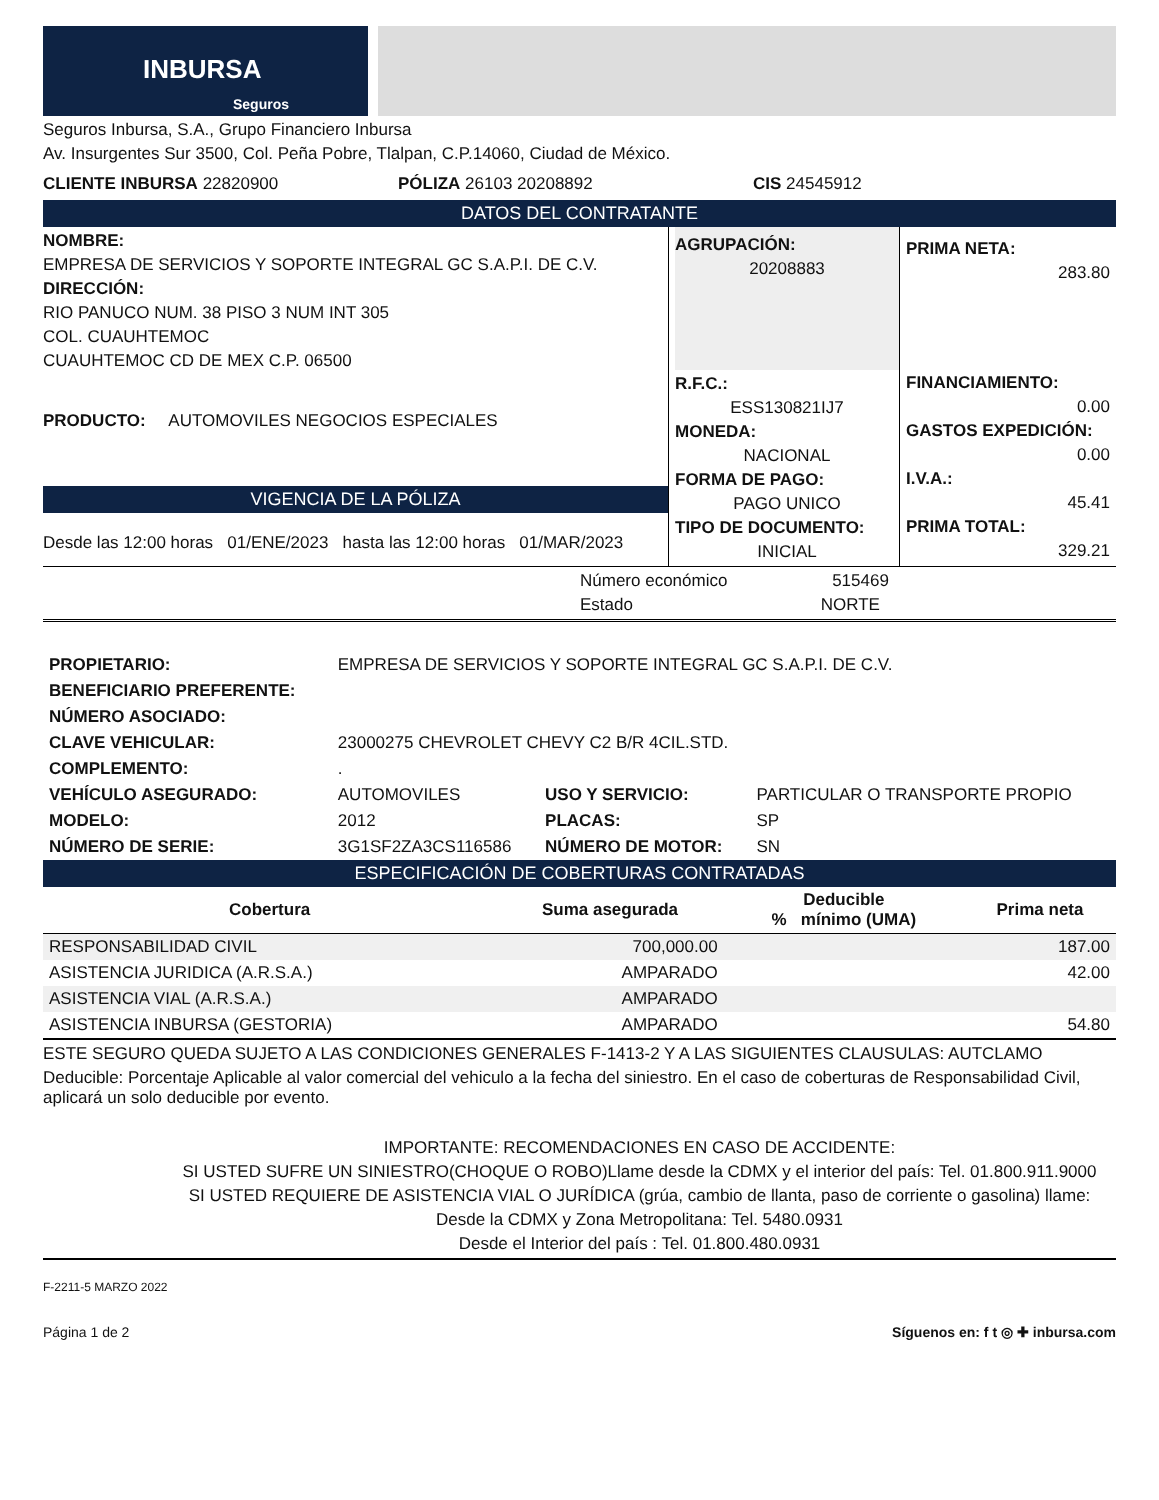INBURSA
Seguros
Seguros Inbursa, S.A., Grupo Financiero Inbursa
Av. Insurgentes Sur 3500, Col. Peña Pobre, Tlalpan, C.P.14060, Ciudad de México.
CLIENTE INBURSA 22820900 PÓLIZA 26103 20208892 CIS 24545912
DATOS DEL CONTRATANTE
NOMBRE:
EMPRESA DE SERVICIOS Y SOPORTE INTEGRAL GC S.A.P.I. DE C.V.
DIRECCIÓN:
RIO PANUCO NUM. 38 PISO 3 NUM INT 305
COL. CUAUHTEMOC
CUAUHTEMOC CD DE MEX C.P. 06500
PRODUCTO: AUTOMOVILES NEGOCIOS ESPECIALES
VIGENCIA DE LA PÓLIZA
Desde las 12:00 horas 01/ENE/2023 hasta las 12:00 horas 01/MAR/2023
AGRUPACIÓN:
20208883
R.F.C.:
ESS130821IJ7
MONEDA:
NACIONAL
FORMA DE PAGO:
PAGO UNICO
TIPO DE DOCUMENTO:
INICIAL
PRIMA NETA:
283.80
FINANCIAMIENTO:
0.00
GASTOS EXPEDICIÓN:
0.00
I.V.A.:
45.41
PRIMA TOTAL:
329.21
Número económico 515469
Estado NORTE
| PROPIETARIO: | EMPRESA DE SERVICIOS Y SOPORTE INTEGRAL GC S.A.P.I. DE C.V. | | |
| BENEFICIARIO PREFERENTE: | | | |
| NÚMERO ASOCIADO: | | | |
| CLAVE VEHICULAR: | 23000275 CHEVROLET CHEVY C2 B/R 4CIL.STD. | | |
| COMPLEMENTO: | . | | |
| VEHÍCULO ASEGURADO: | AUTOMOVILES | USO Y SERVICIO: | PARTICULAR O TRANSPORTE PROPIO |
| MODELO: | 2012 | PLACAS: | SP |
| NÚMERO DE SERIE: | 3G1SF2ZA3CS116586 | NÚMERO DE MOTOR: | SN |
ESPECIFICACIÓN DE COBERTURAS CONTRATADAS
| Cobertura | Suma asegurada | Deducible % mínimo (UMA) | | Prima neta |
| --- | --- | --- | --- | --- |
| RESPONSABILIDAD CIVIL | 700,000.00 | | | 187.00 |
| ASISTENCIA JURIDICA (A.R.S.A.) | AMPARADO | | | 42.00 |
| ASISTENCIA VIAL (A.R.S.A.) | AMPARADO | | | |
| ASISTENCIA INBURSA (GESTORIA) | AMPARADO | | | 54.80 |
ESTE SEGURO QUEDA SUJETO A LAS CONDICIONES GENERALES F-1413-2 Y A LAS SIGUIENTES CLAUSULAS: AUTCLAMO
Deducible: Porcentaje Aplicable al valor comercial del vehiculo a la fecha del siniestro. En el caso de coberturas de Responsabilidad Civil, aplicará un solo deducible por evento.
IMPORTANTE: RECOMENDACIONES EN CASO DE ACCIDENTE:
SI USTED SUFRE UN SINIESTRO(CHOQUE O ROBO)Llame desde la CDMX y el interior del país: Tel. 01.800.911.9000
SI USTED REQUIERE DE ASISTENCIA VIAL O JURÍDICA (grúa, cambio de llanta, paso de corriente o gasolina) llame:
Desde la CDMX y Zona Metropolitana: Tel. 5480.0931
Desde el Interior del país : Tel. 01.800.480.0931
F-2211-5 MARZO 2022
Página 1 de 2 Síguenos en: f t ◎ ✚ inbursa.com